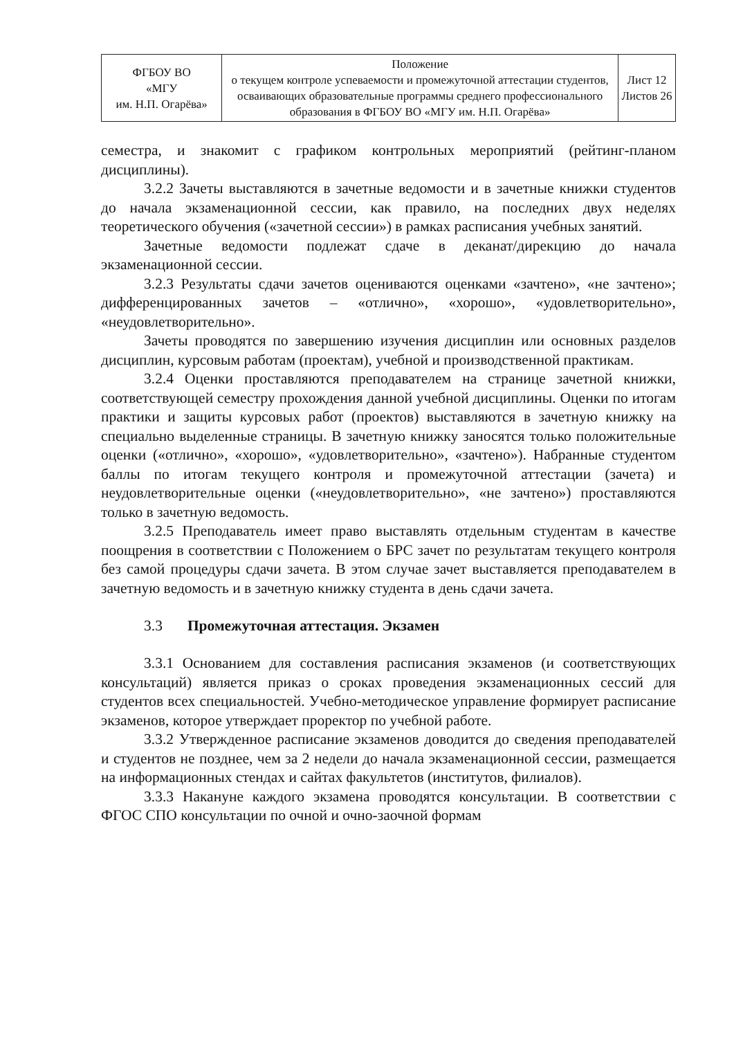| ФГБОУ ВО «МГУ им. Н.П. Огарёва» | Положение о текущем контроле успеваемости и промежуточной аттестации студентов, осваивающих образовательные программы среднего профессионального образования в ФГБОУ ВО «МГУ им. Н.П. Огарёва» | Лист 12 Листов 26 |
семестра, и знакомит с графиком контрольных мероприятий (рейтинг-планом дисциплины).
3.2.2 Зачеты выставляются в зачетные ведомости и в зачетные книжки студентов до начала экзаменационной сессии, как правило, на последних двух неделях теоретического обучения («зачетной сессии») в рамках расписания учебных занятий.
Зачетные ведомости подлежат сдаче в деканат/дирекцию до начала экзаменационной сессии.
3.2.3 Результаты сдачи зачетов оцениваются оценками «зачтено», «не зачтено»; дифференцированных зачетов – «отлично», «хорошо», «удовлетворительно», «неудовлетворительно».
Зачеты проводятся по завершению изучения дисциплин или основных разделов дисциплин, курсовым работам (проектам), учебной и производственной практикам.
3.2.4 Оценки проставляются преподавателем на странице зачетной книжки, соответствующей семестру прохождения данной учебной дисциплины. Оценки по итогам практики и защиты курсовых работ (проектов) выставляются в зачетную книжку на специально выделенные страницы. В зачетную книжку заносятся только положительные оценки («отлично», «хорошо», «удовлетворительно», «зачтено»). Набранные студентом баллы по итогам текущего контроля и промежуточной аттестации (зачета) и неудовлетворительные оценки («неудовлетворительно», «не зачтено») проставляются только в зачетную ведомость.
3.2.5 Преподаватель имеет право выставлять отдельным студентам в качестве поощрения в соответствии с Положением о БРС зачет по результатам текущего контроля без самой процедуры сдачи зачета. В этом случае зачет выставляется преподавателем в зачетную ведомость и в зачетную книжку студента в день сдачи зачета.
3.3 Промежуточная аттестация. Экзамен
3.3.1 Основанием для составления расписания экзаменов (и соответствующих консультаций) является приказ о сроках проведения экзаменационных сессий для студентов всех специальностей. Учебно-методическое управление формирует расписание экзаменов, которое утверждает проректор по учебной работе.
3.3.2 Утвержденное расписание экзаменов доводится до сведения преподавателей и студентов не позднее, чем за 2 недели до начала экзаменационной сессии, размещается на информационных стендах и сайтах факультетов (институтов, филиалов).
3.3.3 Накануне каждого экзамена проводятся консультации. В соответствии с ФГОС СПО консультации по очной и очно-заочной формам